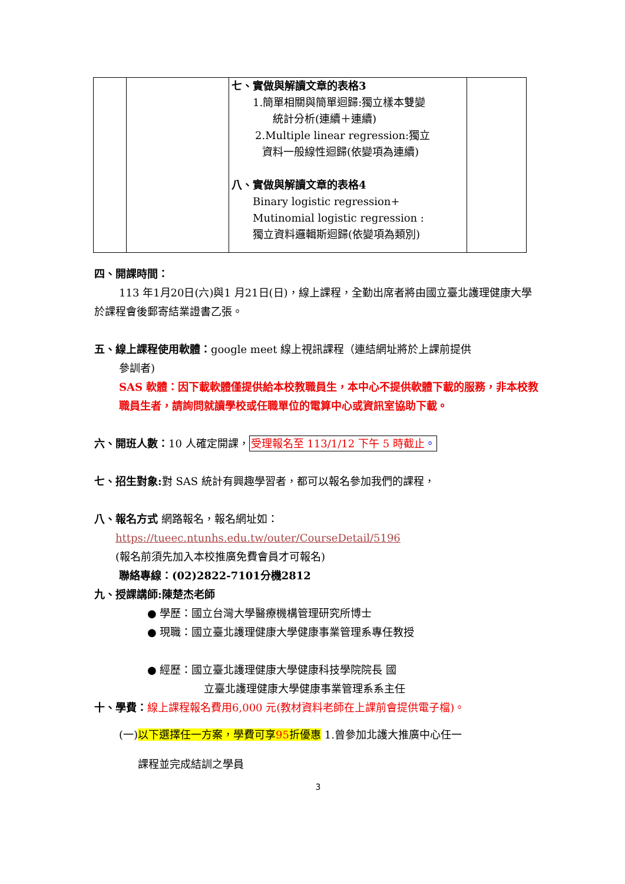| | | 七、實做與解讀文章的表格3 1.簡單相關與簡單迴歸:獨立樣本雙變 統計分析(連續＋連續) 2.Multiple linear regression:獨立 資料一般線性迴歸(依變項為連續) 八、實做與解讀文章的表格4 Binary logistic regression+ Mutinomial logistic regression : 獨立資料邏輯斯迴歸(依變項為類別) | |
四、開課時間：
113 年1月20日(六)與1 月21日(日)，線上課程，全勤出席者將由國立臺北護理健康大學於課程會後郵寄結業證書乙張。
五、線上課程使用軟體：google meet 線上視訊課程（連結網址將於上課前提供
參訓者)
SAS 軟體：因下載軟體僅提供給本校教職員生，本中心不提供軟體下載的服務，非本校教職員生者，請詢問就讀學校或任職單位的電算中心或資訊室協助下載。
六、開班人數：10 人確定開課，受理報名至 113/1/12 下午 5 時截止。
七、招生對象: 對 SAS 統計有興趣學習者，都可以報名參加我們的課程，
八、報名方式 網路報名，報名網址如：
https://tueec.ntunhs.edu.tw/outer/CourseDetail/5196
(報名前須先加入本校推廣免費會員才可報名)
聯絡專線：(02)2822-7101分機2812
九、授課講師:陳楚杰老師
● 學歷：國立台灣大學醫療機構管理研究所博士
● 現職：國立臺北護理健康大學健康事業管理系專任教授
● 經歷：國立臺北護理健康大學健康科技學院院長 國
立臺北護理健康大學健康事業管理系系主任
十、學費：線上課程報名費用6,000 元(教材資料老師在上課前會提供電子檔)。
(一)以下選擇任一方案，學費可享95折優惠 1.曾參加北護大推廣中心任一
課程並完成結訓之學員
3